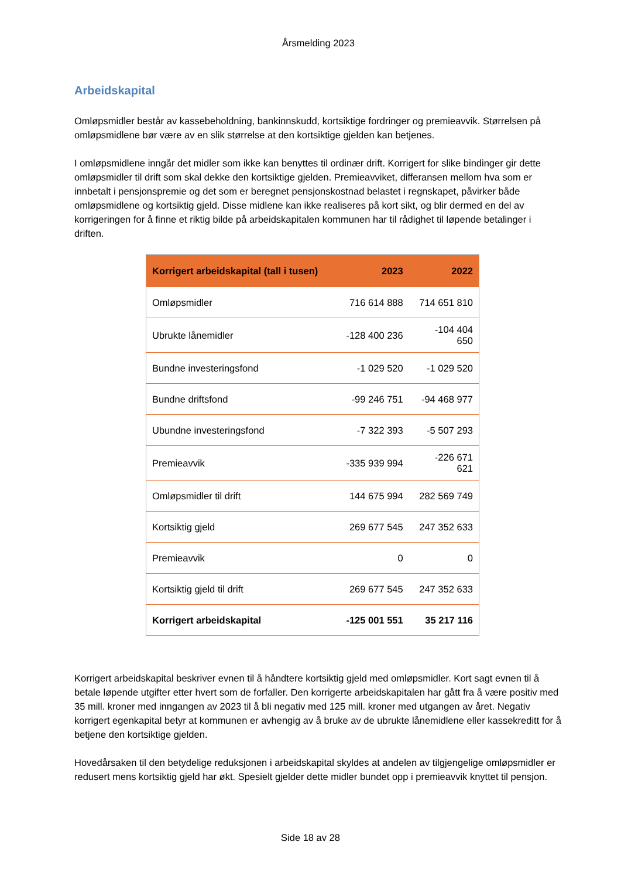Årsmelding 2023
Arbeidskapital
Omløpsmidler består av kassebeholdning, bankinnskudd, kortsiktige fordringer og premieavvik. Størrelsen på omløpsmidlene bør være av en slik størrelse at den kortsiktige gjelden kan betjenes.
I omløpsmidlene inngår det midler som ikke kan benyttes til ordinær drift. Korrigert for slike bindinger gir dette omløpsmidler til drift som skal dekke den kortsiktige gjelden. Premieavviket, differansen mellom hva som er innbetalt i pensjonspremie og det som er beregnet pensjonskostnad belastet i regnskapet, påvirker både omløpsmidlene og kortsiktig gjeld. Disse midlene kan ikke realiseres på kort sikt, og blir dermed en del av korrigeringen for å finne et riktig bilde på arbeidskapitalen kommunen har til rådighet til løpende betalinger i driften.
| Korrigert arbeidskapital (tall i tusen) | 2023 | 2022 |
| --- | --- | --- |
| Omløpsmidler | 716 614 888 | 714 651 810 |
| Ubrukte lånemidler | -128 400 236 | -104 404 650 |
| Bundne investeringsfond | -1 029 520 | -1 029 520 |
| Bundne driftsfond | -99 246 751 | -94 468 977 |
| Ubundne investeringsfond | -7 322 393 | -5 507 293 |
| Premieavvik | -335 939 994 | -226 671 621 |
| Omløpsmidler til drift | 144 675 994 | 282 569 749 |
| Kortsiktig gjeld | 269 677 545 | 247 352 633 |
| Premieavvik | 0 | 0 |
| Kortsiktig gjeld til drift | 269 677 545 | 247 352 633 |
| Korrigert arbeidskapital | -125 001 551 | 35 217 116 |
Korrigert arbeidskapital beskriver evnen til å håndtere kortsiktig gjeld med omløpsmidler. Kort sagt evnen til å betale løpende utgifter etter hvert som de forfaller. Den korrigerte arbeidskapitalen har gått fra å være positiv med 35 mill. kroner med inngangen av 2023 til å bli negativ med 125 mill. kroner med utgangen av året. Negativ korrigert egenkapital betyr at kommunen er avhengig av å bruke av de ubrukte lånemidlene eller kassekreditt for å betjene den kortsiktige gjelden.
Hovedårsaken til den betydelige reduksjonen i arbeidskapital skyldes at andelen av tilgjengelige omløpsmidler er redusert mens kortsiktig gjeld har økt. Spesielt gjelder dette midler bundet opp i premieavvik knyttet til pensjon.
Side 18 av 28